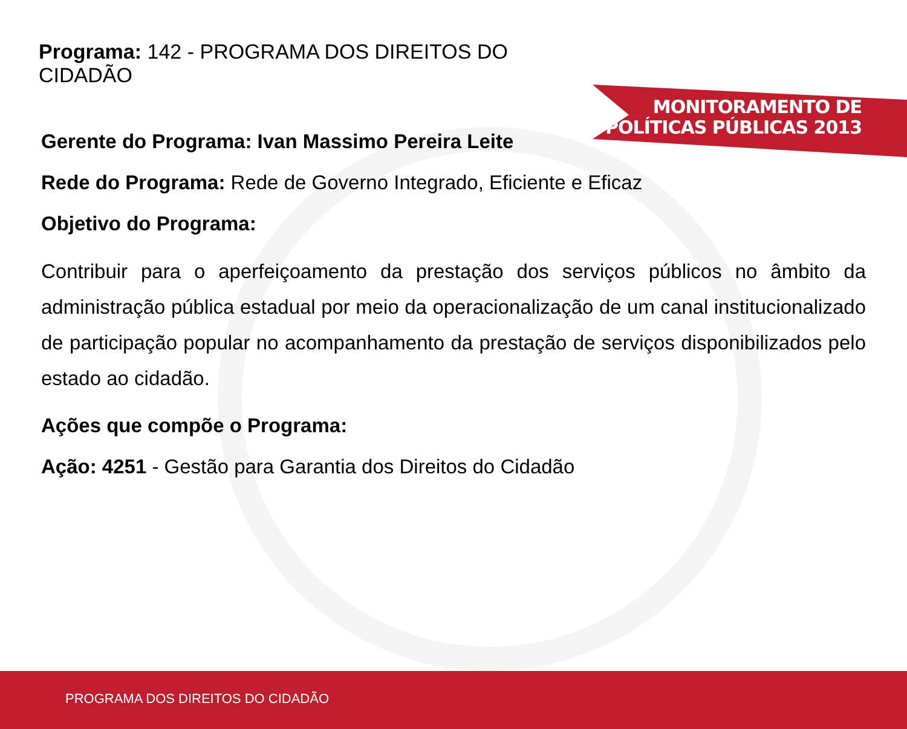MONITORAMENTO DE
POLÍTICAS PÚBLICAS 2013
Programa: 142 - PROGRAMA DOS DIREITOS DO CIDADÃO
Gerente do Programa: Ivan Massimo Pereira Leite
Rede do Programa: Rede de Governo Integrado, Eficiente e Eficaz
Objetivo do Programa:
Contribuir para o aperfeiçoamento da prestação dos serviços públicos no âmbito da administração pública estadual por meio da operacionalização de um canal institucionalizado de participação popular no acompanhamento da prestação de serviços disponibilizados pelo estado ao cidadão.
Ações que compõe o Programa:
Ação: 4251 - Gestão para Garantia dos Direitos do Cidadão
PROGRAMA DOS DIREITOS DO CIDADÃO